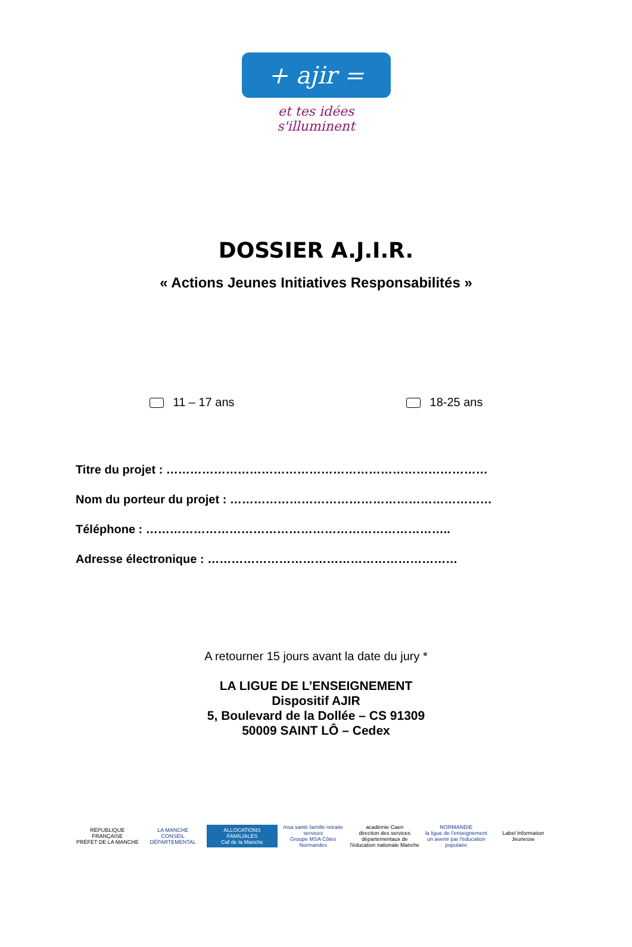+ ajir =
et tes idées s'illuminent
DOSSIER A.J.I.R.
« Actions Jeunes Initiatives Responsabilités »
11 – 17 ans 18-25 ans
Titre du projet : ………………………………………………………………………
Nom du porteur du projet : …………………………………………………………
Téléphone : …………………………………………………………………..
Adresse électronique : ………………………………………………………
A retourner 15 jours avant la date du jury *
LA LIGUE DE L’ENSEIGNEMENT
Dispositif AJIR
5, Boulevard de la Dollée – CS 91309
50009 SAINT LÔ – Cedex
RÉPUBLIQUE FRANÇAISE
PRÉFET DE LA MANCHE
LA MANCHE
CONSEIL DÉPARTEMENTAL
ALLOCATIONS FAMILIALES
Caf de la Manche
msa santé famille retraite services
Groupe MSA Côtes Normandes
académie Caen
direction des services départementaux de l'éducation nationale Manche
NORMANDIE
la ligue de l'enseignement
un avenir par l'éducation populaire
Label Information Jeunesse